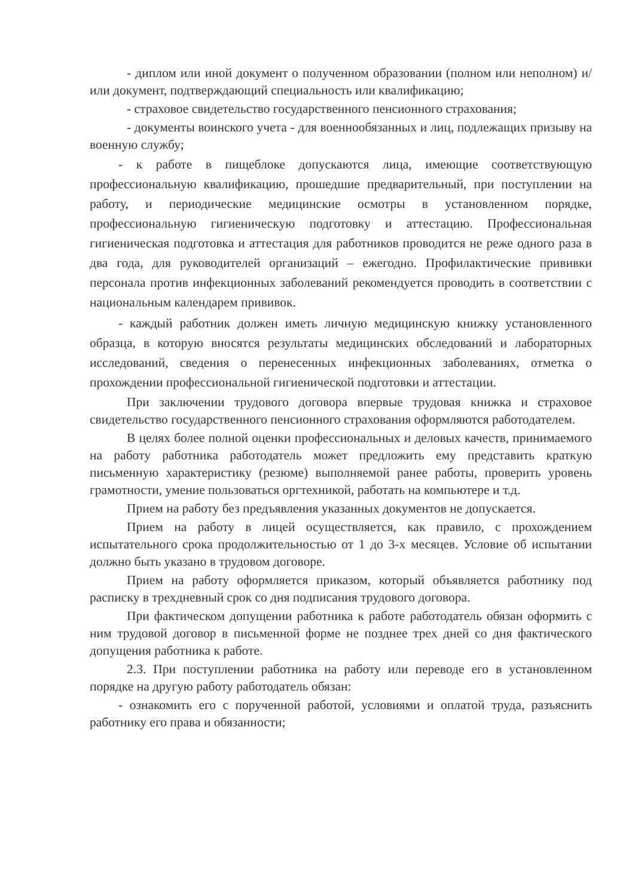- диплом или иной документ о полученном образовании (полном или неполном) и/или документ, подтверждающий специальность или квалификацию;
- страховое свидетельство государственного пенсионного страхования;
- документы воинского учета - для военнообязанных и лиц, подлежащих призыву на военную службу;
- к работе в пищеблоке допускаются лица, имеющие соответствующую профессиональную квалификацию, прошедшие предварительный, при поступлении на работу, и периодические медицинские осмотры в установленном порядке, профессиональную гигиеническую подготовку и аттестацию. Профессиональная гигиеническая подготовка и аттестация для работников проводится не реже одного раза в два года, для руководителей организаций – ежегодно. Профилактические прививки персонала против инфекционных заболеваний рекомендуется проводить в соответствии с национальным календарем прививок.
- каждый работник должен иметь личную медицинскую книжку установленного образца, в которую вносятся результаты медицинских обследований и лабораторных исследований, сведения о перенесенных инфекционных заболеваниях, отметка о прохождении профессиональной гигиенической подготовки и аттестации.
При заключении трудового договора впервые трудовая книжка и страховое свидетельство государственного пенсионного страхования оформляются работодателем.
В целях более полной оценки профессиональных и деловых качеств, принимаемого на работу работника работодатель может предложить ему представить краткую письменную характеристику (резюме) выполняемой ранее работы, проверить уровень грамотности, умение пользоваться оргтехникой, работать на компьютере и т.д.
Прием на работу без предъявления указанных документов не допускается.
Прием на работу в лицей осуществляется, как правило, с прохождением испытательного срока продолжительностью от 1 до 3-х месяцев. Условие об испытании должно быть указано в трудовом договоре.
Прием на работу оформляется приказом, который объявляется работнику под расписку в трехдневный срок со дня подписания трудового договора.
При фактическом допущении работника к работе работодатель обязан оформить с ним трудовой договор в письменной форме не позднее трех дней со дня фактического допущения работника к работе.
2.3. При поступлении работника на работу или переводе его в установленном порядке на другую работу работодатель обязан:
- ознакомить его с порученной работой, условиями и оплатой труда, разъяснить работнику его права и обязанности;